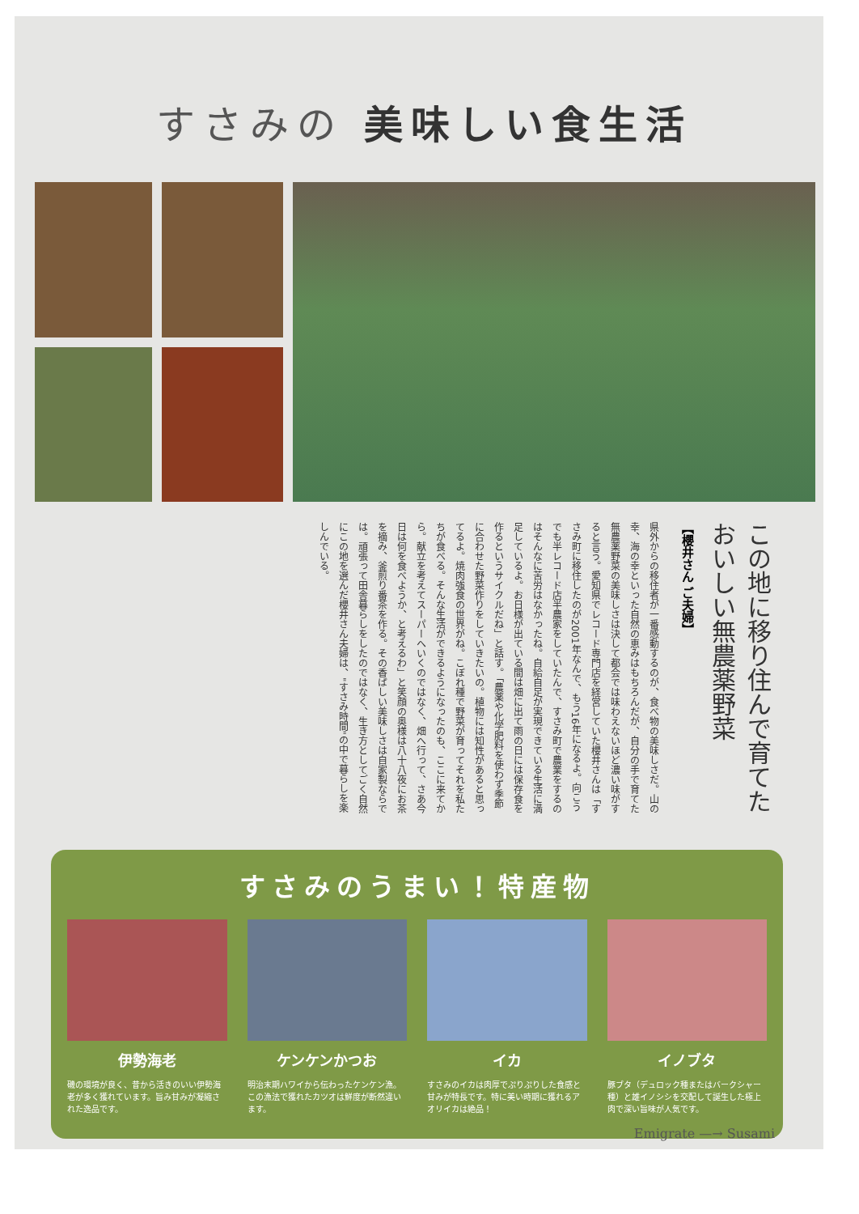すさみの 美味しい食生活
この地に移り住んで育てた
おいしい無農薬野菜
【櫻井さん ご夫婦】
県外からの移住者が一番感動するのが、食べ物の美味しさだ。山の幸、海の幸といった自然の恵みはもちろんだが、自分の手で育てた無農薬野菜の美味しさは決して都会では味わえないほど濃い味がすると言う。愛知県でレコード専門店を経営していた櫻井さんは「すさみ町に移住したのが2001年なんで、もう16年になるよ。向こうでも半レコード店半農家をしていたんで、すさみ町で農業をするのはそんなに苦労はなかったね。自給自足が実現できている生活に満足しているよ。お日様が出ている間は畑に出て雨の日には保存食を作るというサイクルだね」と話す。「農薬や化学肥料を使わず季節に合わせた野菜作りをしていきたいの。植物には知性があると思ってるよ。焼肉強食の世界がね。こぼれ種で野菜が育ってそれを私たちが食べる。そんな生活ができるようになったのも、ここに来てから。献立を考えてスーパーへいくのではなく、畑へ行って、さあ今日は何を食べようか、と考えるわ」と笑顔の奥様は八十八夜にお茶を摘み、釜煎り番茶を作る。その香ばしい美味しさは自家製ならでは。頑張って田舎暮らしをしたのではなく、生き方としてごく自然にこの地を選んだ櫻井さん夫婦は、"すさみ時間"の中で暮らしを楽しんでいる。
すさみのうまい！特産物
伊勢海老
磯の環境が良く、昔から活きのいい伊勢海老が多く獲れています。旨み甘みが凝縮された逸品です。
ケンケンかつお
明治末期ハワイから伝わったケンケン漁。この漁法で獲れたカツオは鮮度が断然違います。
イカ
すさみのイカは肉厚でぷりぷりした食感と甘みが特長です。特に美い時期に獲れるアオリイカは絶品！
イノブタ
豚ブタ（デュロック種またはバークシャー種）と雄イノシシを交配して誕生した極上肉で深い旨味が人気です。
Emigrate —→ Susami